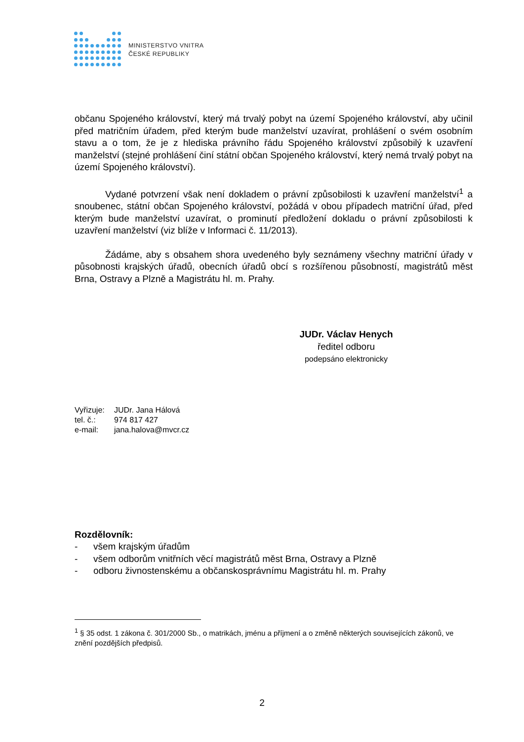MINISTERSTVO VNITRA
ČESKÉ REPUBLIKY
občanu Spojeného království, který má trvalý pobyt na území Spojeného království, aby učinil před matričním úřadem, před kterým bude manželství uzavírat, prohlášení o svém osobním stavu a o tom, že je z hlediska právního řádu Spojeného království způsobilý k uzavření manželství (stejné prohlášení činí státní občan Spojeného království, který nemá trvalý pobyt na území Spojeného království).
Vydané potvrzení však není dokladem o právní způsobilosti k uzavření manželství<sup>1</sup> a snoubenec, státní občan Spojeného království, požádá v obou případech matriční úřad, před kterým bude manželství uzavírat, o prominutí předložení dokladu o právní způsobilosti k uzavření manželství (viz blíže v Informaci č. 11/2013).
Žádáme, aby s obsahem shora uvedeného byly seznámeny všechny matriční úřady v působnosti krajských úřadů, obecních úřadů obcí s rozšířenou působností, magistrátů měst Brna, Ostravy a Plzně a Magistrátu hl. m. Prahy.
JUDr. Václav Henych
ředitel odboru
podepsáno elektronicky
Vyřizuje: JUDr. Jana Hálová
tel. č.: 974 817 427
e-mail: jana.halova@mvcr.cz
Rozdělovník:
- všem krajským úřadům
- všem odborům vnitřních věcí magistrátů měst Brna, Ostravy a Plzně
- odboru živnostenskému a občanskosprávnímu Magistrátu hl. m. Prahy
<sup>1</sup> § 35 odst. 1 zákona č. 301/2000 Sb., o matrikách, jménu a příjmení a o změně některých souvisejících zákonů, ve znění pozdějších předpisů.
2